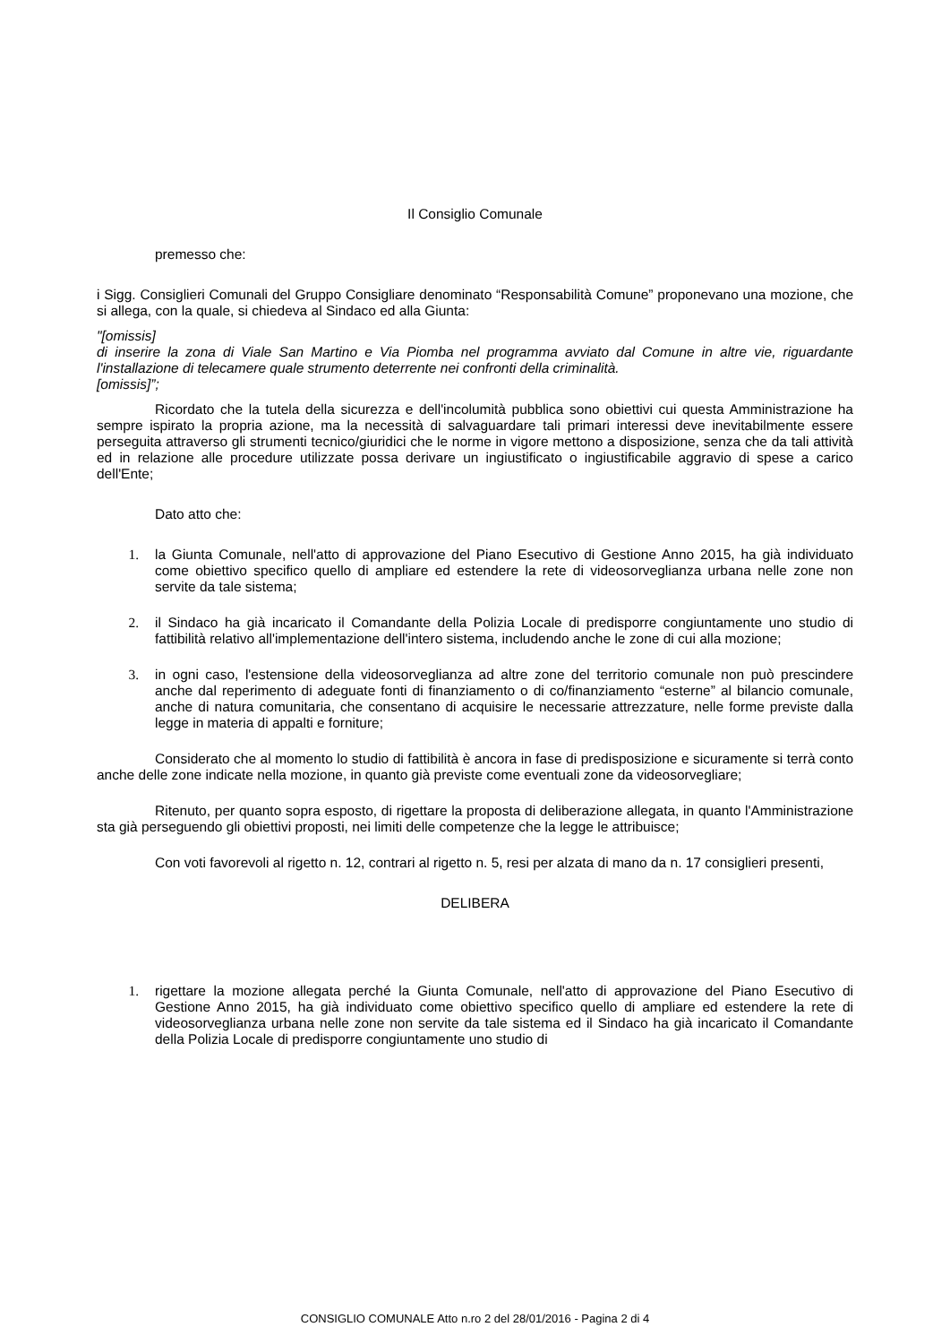Il Consiglio Comunale
premesso che:
i Sigg. Consiglieri Comunali del Gruppo Consigliare denominato “Responsabilità Comune” proponevano una mozione, che si allega, con la quale, si chiedeva al Sindaco ed alla Giunta:
"[omissis]
di inserire la zona di Viale San Martino e Via Piomba nel programma avviato dal Comune in altre vie, riguardante l'installazione di telecamere quale strumento deterrente nei confronti della criminalità.
[omissis]”;
Ricordato che la tutela della sicurezza e dell'incolumità pubblica sono obiettivi cui questa Amministrazione ha sempre ispirato la propria azione, ma la necessità di salvaguardare tali primari interessi deve inevitabilmente essere perseguita attraverso gli strumenti tecnico/giuridici che le norme in vigore mettono a disposizione, senza che da tali attività ed in relazione alle procedure utilizzate possa derivare un ingiustificato o ingiustificabile aggravio di spese a carico dell'Ente;
Dato atto che:
1. la Giunta Comunale, nell'atto di approvazione del Piano Esecutivo di Gestione Anno 2015, ha già individuato come obiettivo specifico quello di ampliare ed estendere la rete di videosorveglianza urbana nelle zone non servite da tale sistema;
2. il Sindaco ha già incaricato il Comandante della Polizia Locale di predisporre congiuntamente uno studio di fattibilità relativo all'implementazione dell'intero sistema, includendo anche le zone di cui alla mozione;
3. in ogni caso, l'estensione della videosorveglianza ad altre zone del territorio comunale non può prescindere anche dal reperimento di adeguate fonti di finanziamento o di co/finanziamento “esterne” al bilancio comunale, anche di natura comunitaria, che consentano di acquisire le necessarie attrezzature, nelle forme previste dalla legge in materia di appalti e forniture;
Considerato che al momento lo studio di fattibilità è ancora in fase di predisposizione e sicuramente si terrà conto anche delle zone indicate nella mozione, in quanto già previste come eventuali zone da videosorvegliare;
Ritenuto, per quanto sopra esposto, di rigettare la proposta di deliberazione allegata, in quanto l'Amministrazione sta già perseguendo gli obiettivi proposti, nei limiti delle competenze che la legge le attribuisce;
Con voti favorevoli al rigetto n. 12, contrari al rigetto n. 5, resi per alzata di mano da n. 17 consiglieri presenti,
DELIBERA
1. rigettare la mozione allegata perché la Giunta Comunale, nell'atto di approvazione del Piano Esecutivo di Gestione Anno 2015, ha già individuato come obiettivo specifico quello di ampliare ed estendere la rete di videosorveglianza urbana nelle zone non servite da tale sistema ed il Sindaco ha già incaricato il Comandante della Polizia Locale di predisporre congiuntamente uno studio di
CONSIGLIO COMUNALE Atto n.ro 2 del 28/01/2016 - Pagina 2 di 4